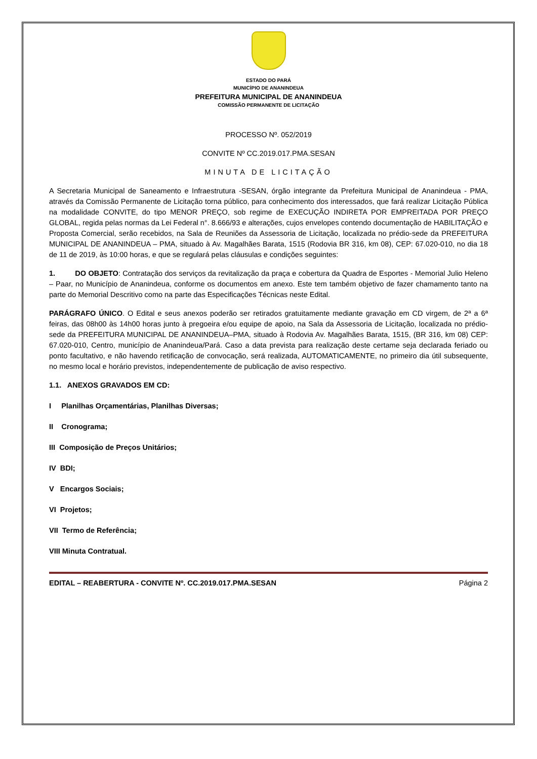ESTADO DO PARÁ
MUNICÍPIO DE ANANINDEUA
PREFEITURA MUNICIPAL DE ANANINDEUA
COMISSÃO PERMANENTE DE LICITAÇÃO
PROCESSO Nº. 052/2019
CONVITE Nº CC.2019.017.PMA.SESAN
MINUTA DE LICITAÇÃO
A Secretaria Municipal de Saneamento e Infraestrutura -SESAN, órgão integrante da Prefeitura Municipal de Ananindeua - PMA, através da Comissão Permanente de Licitação torna público, para conhecimento dos interessados, que fará realizar Licitação Pública na modalidade CONVITE, do tipo MENOR PREÇO, sob regime de EXECUÇÃO INDIRETA POR EMPREITADA POR PREÇO GLOBAL, regida pelas normas da Lei Federal n°. 8.666/93 e alterações, cujos envelopes contendo documentação de HABILITAÇÃO e Proposta Comercial, serão recebidos, na Sala de Reuniões da Assessoria de Licitação, localizada no prédio-sede da PREFEITURA MUNICIPAL DE ANANINDEUA – PMA, situado à Av. Magalhães Barata, 1515 (Rodovia BR 316, km 08), CEP: 67.020-010, no dia 18 de 11 de 2019, às 10:00 horas, e que se regulará pelas cláusulas e condições seguintes:
1. DO OBJETO: Contratação dos serviços da revitalização da praça e cobertura da Quadra de Esportes - Memorial Julio Heleno – Paar, no Município de Ananindeua, conforme os documentos em anexo. Este tem também objetivo de fazer chamamento tanto na parte do Memorial Descritivo como na parte das Especificações Técnicas neste Edital.
PARÁGRAFO ÚNICO. O Edital e seus anexos poderão ser retirados gratuitamente mediante gravação em CD virgem, de 2ª a 6ª feiras, das 08h00 às 14h00 horas junto à pregoeira e/ou equipe de apoio, na Sala da Assessoria de Licitação, localizada no prédio-sede da PREFEITURA MUNICIPAL DE ANANINDEUA–PMA, situado à Rodovia Av. Magalhães Barata, 1515, (BR 316, km 08) CEP: 67.020-010, Centro, município de Ananindeua/Pará. Caso a data prevista para realização deste certame seja declarada feriado ou ponto facultativo, e não havendo retificação de convocação, será realizada, AUTOMATICAMENTE, no primeiro dia útil subsequente, no mesmo local e horário previstos, independentemente de publicação de aviso respectivo.
1.1. ANEXOS GRAVADOS EM CD:
I Planilhas Orçamentárias, Planilhas Diversas;
II Cronograma;
III Composição de Preços Unitários;
IV BDI;
V Encargos Sociais;
VI Projetos;
VII Termo de Referência;
VIII Minuta Contratual.
EDITAL – REABERTURA - CONVITE Nº. CC.2019.017.PMA.SESAN Página 2